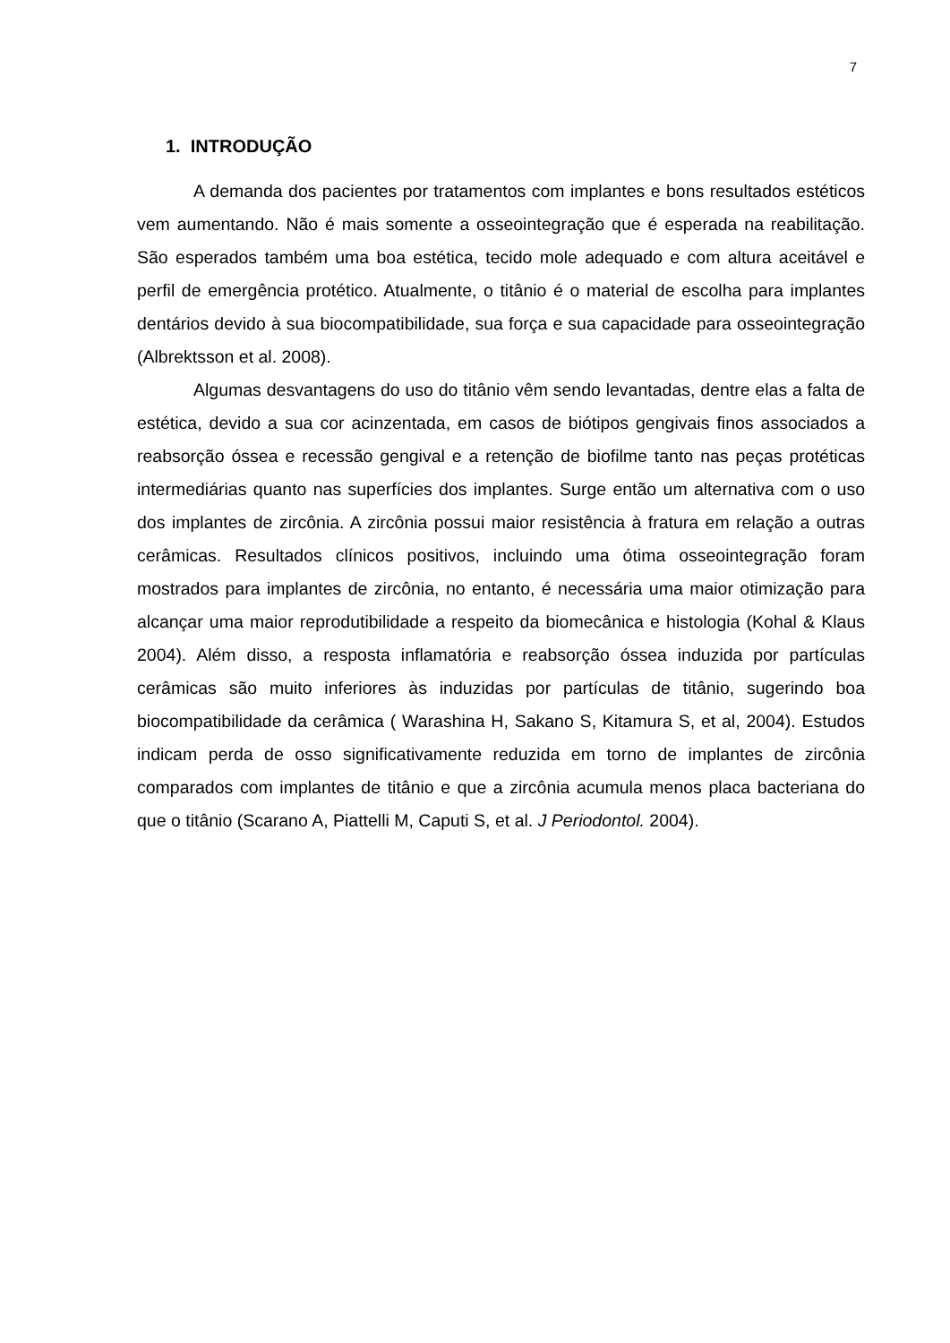7
1. INTRODUÇÃO
A demanda dos pacientes por tratamentos com implantes e bons resultados estéticos vem aumentando. Não é mais somente a osseointegração que é esperada na reabilitação. São esperados também uma boa estética, tecido mole adequado e com altura aceitável e perfil de emergência protético. Atualmente, o titânio é o material de escolha para implantes dentários devido à sua biocompatibilidade, sua força e sua capacidade para osseointegração (Albrektsson et al. 2008).
Algumas desvantagens do uso do titânio vêm sendo levantadas, dentre elas a falta de estética, devido a sua cor acinzentada, em casos de biótipos gengivais finos associados a reabsorção óssea e recessão gengival e a retenção de biofilme tanto nas peças protéticas intermediárias quanto nas superfícies dos implantes. Surge então um alternativa com o uso dos implantes de zircônia. A zircônia possui maior resistência à fratura em relação a outras cerâmicas. Resultados clínicos positivos, incluindo uma ótima osseointegração foram mostrados para implantes de zircônia, no entanto, é necessária uma maior otimização para alcançar uma maior reprodutibilidade a respeito da biomecânica e histologia (Kohal & Klaus 2004). Além disso, a resposta inflamatória e reabsorção óssea induzida por partículas cerâmicas são muito inferiores às induzidas por partículas de titânio, sugerindo boa biocompatibilidade da cerâmica ( Warashina H, Sakano S, Kitamura S, et al, 2004). Estudos indicam perda de osso significativamente reduzida em torno de implantes de zircônia comparados com implantes de titânio e que a zircônia acumula menos placa bacteriana do que o titânio (Scarano A, Piattelli M, Caputi S, et al. J Periodontol. 2004).